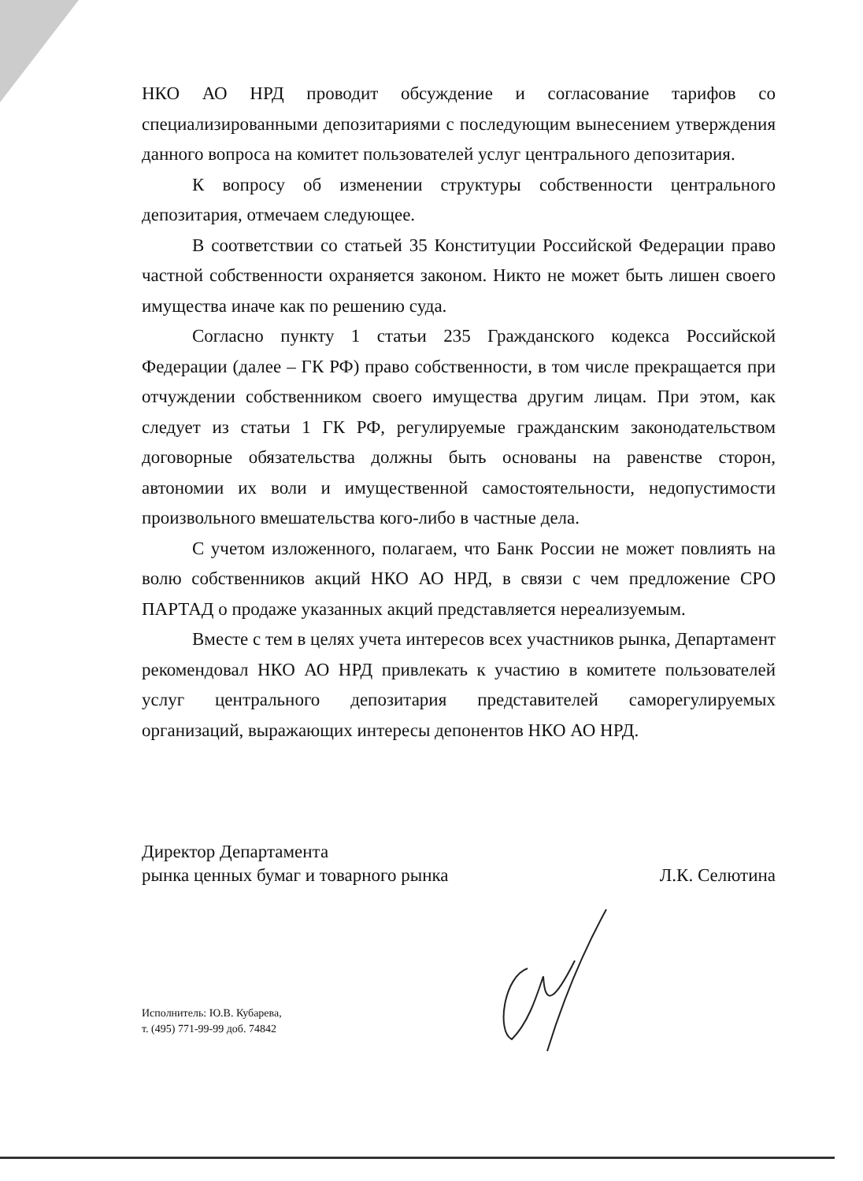НКО АО НРД проводит обсуждение и согласование тарифов со специализированными депозитариями с последующим вынесением утверждения данного вопроса на комитет пользователей услуг центрального депозитария.
К вопросу об изменении структуры собственности центрального депозитария, отмечаем следующее.
В соответствии со статьей 35 Конституции Российской Федерации право частной собственности охраняется законом. Никто не может быть лишен своего имущества иначе как по решению суда.
Согласно пункту 1 статьи 235 Гражданского кодекса Российской Федерации (далее – ГК РФ) право собственности, в том числе прекращается при отчуждении собственником своего имущества другим лицам. При этом, как следует из статьи 1 ГК РФ, регулируемые гражданским законодательством договорные обязательства должны быть основаны на равенстве сторон, автономии их воли и имущественной самостоятельности, недопустимости произвольного вмешательства кого-либо в частные дела.
С учетом изложенного, полагаем, что Банк России не может повлиять на волю собственников акций НКО АО НРД, в связи с чем предложение СРО ПАРТАД о продаже указанных акций представляется нереализуемым.
Вместе с тем в целях учета интересов всех участников рынка, Департамент рекомендовал НКО АО НРД привлекать к участию в комитете пользователей услуг центрального депозитария представителей саморегулируемых организаций, выражающих интересы депонентов НКО АО НРД.
Директор Департамента
рынка ценных бумаг и товарного рынка
Л.К. Селютина
Исполнитель: Ю.В. Кубарева,
т. (495) 771-99-99 доб. 74842